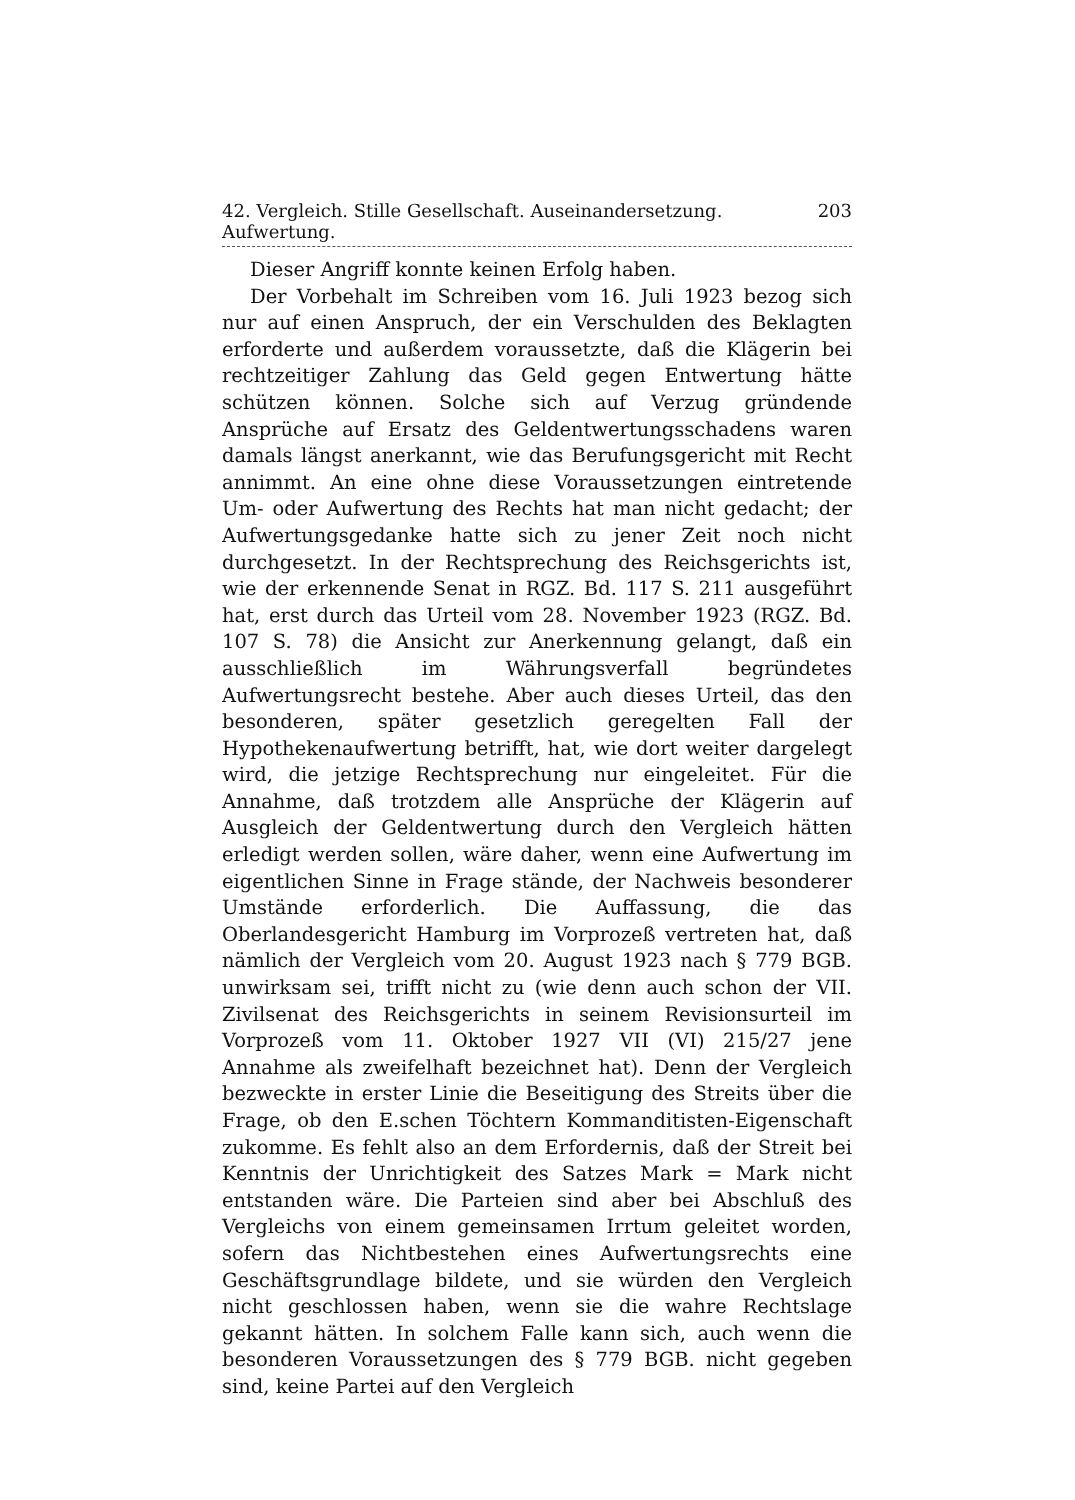42. Vergleich. Stille Gesellschaft. Auseinandersetzung. Aufwertung. 203
Dieser Angriff konnte keinen Erfolg haben.
Der Vorbehalt im Schreiben vom 16. Juli 1923 bezog sich nur auf einen Anspruch, der ein Verschulden des Beklagten erforderte und außerdem voraussetzte, daß die Klägerin bei rechtzeitiger Zahlung das Geld gegen Entwertung hätte schützen können. Solche sich auf Verzug gründende Ansprüche auf Ersatz des Geldentwertungsschadens waren damals längst anerkannt, wie das Berufungsgericht mit Recht annimmt. An eine ohne diese Voraussetzungen eintretende Um- oder Aufwertung des Rechts hat man nicht gedacht; der Aufwertungsgedanke hatte sich zu jener Zeit noch nicht durchgesetzt. In der Rechtsprechung des Reichsgerichts ist, wie der erkennende Senat in RGZ. Bd. 117 S. 211 ausgeführt hat, erst durch das Urteil vom 28. November 1923 (RGZ. Bd. 107 S. 78) die Ansicht zur Anerkennung gelangt, daß ein ausschließlich im Währungsverfall begründetes Aufwertungsrecht bestehe. Aber auch dieses Urteil, das den besonderen, später gesetzlich geregelten Fall der Hypothekenaufwertung betrifft, hat, wie dort weiter dargelegt wird, die jetzige Rechtsprechung nur eingeleitet. Für die Annahme, daß trotzdem alle Ansprüche der Klägerin auf Ausgleich der Geldentwertung durch den Vergleich hätten erledigt werden sollen, wäre daher, wenn eine Aufwertung im eigentlichen Sinne in Frage stände, der Nachweis besonderer Umstände erforderlich. Die Auffassung, die das Oberlandesgericht Hamburg im Vorprozeß vertreten hat, daß nämlich der Vergleich vom 20. August 1923 nach § 779 BGB. unwirksam sei, trifft nicht zu (wie denn auch schon der VII. Zivilsenat des Reichsgerichts in seinem Revisionsurteil im Vorprozeß vom 11. Oktober 1927 VII (VI) 215/27 jene Annahme als zweifelhaft bezeichnet hat). Denn der Vergleich bezweckte in erster Linie die Beseitigung des Streits über die Frage, ob den E.schen Töchtern Kommanditisten-Eigenschaft zukomme. Es fehlt also an dem Erfordernis, daß der Streit bei Kenntnis der Unrichtigkeit des Satzes Mark = Mark nicht entstanden wäre. Die Parteien sind aber bei Abschluß des Vergleichs von einem gemeinsamen Irrtum geleitet worden, sofern das Nichtbestehen eines Aufwertungsrechts eine Geschäftsgrundlage bildete, und sie würden den Vergleich nicht geschlossen haben, wenn sie die wahre Rechtslage gekannt hätten. In solchem Falle kann sich, auch wenn die besonderen Voraussetzungen des § 779 BGB. nicht gegeben sind, keine Partei auf den Vergleich